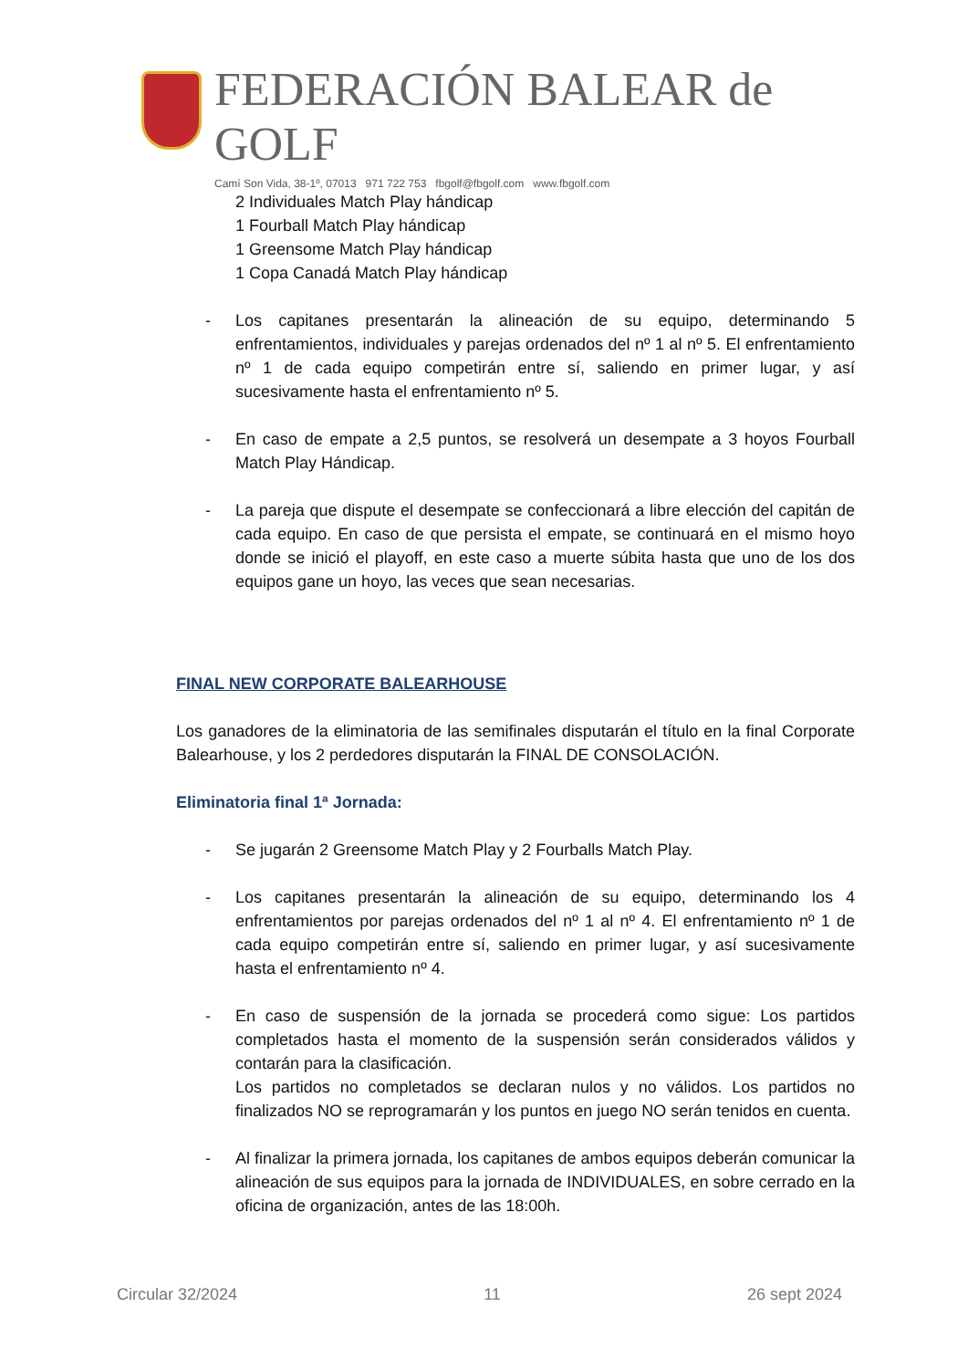FEDERACIÓN BALEAR de GOLF
Camí Son Vida, 38-1º, 07013 971 722 753 fbgolf@fbgolf.com www.fbgolf.com
2 Individuales Match Play hándicap
1 Fourball Match Play hándicap
1 Greensome Match Play hándicap
1 Copa Canadá Match Play hándicap
- Los capitanes presentarán la alineación de su equipo, determinando 5 enfrentamientos, individuales y parejas ordenados del nº 1 al nº 5. El enfrentamiento nº 1 de cada equipo competirán entre sí, saliendo en primer lugar, y así sucesivamente hasta el enfrentamiento nº 5.
- En caso de empate a 2,5 puntos, se resolverá un desempate a 3 hoyos Fourball Match Play Hándicap.
- La pareja que dispute el desempate se confeccionará a libre elección del capitán de cada equipo. En caso de que persista el empate, se continuará en el mismo hoyo donde se inició el playoff, en este caso a muerte súbita hasta que uno de los dos equipos gane un hoyo, las veces que sean necesarias.
FINAL NEW CORPORATE BALEARHOUSE
Los ganadores de la eliminatoria de las semifinales disputarán el título en la final Corporate Balearhouse, y los 2 perdedores disputarán la FINAL DE CONSOLACIÓN.
Eliminatoria final 1ª Jornada:
- Se jugarán 2 Greensome Match Play y 2 Fourballs Match Play.
- Los capitanes presentarán la alineación de su equipo, determinando los 4 enfrentamientos por parejas ordenados del nº 1 al nº 4. El enfrentamiento nº 1 de cada equipo competirán entre sí, saliendo en primer lugar, y así sucesivamente hasta el enfrentamiento nº 4.
- En caso de suspensión de la jornada se procederá como sigue: Los partidos completados hasta el momento de la suspensión serán considerados válidos y contarán para la clasificación.
Los partidos no completados se declaran nulos y no válidos. Los partidos no finalizados NO se reprogramarán y los puntos en juego NO serán tenidos en cuenta.
- Al finalizar la primera jornada, los capitanes de ambos equipos deberán comunicar la alineación de sus equipos para la jornada de INDIVIDUALES, en sobre cerrado en la oficina de organización, antes de las 18:00h.
Circular 32/2024 11 26 sept 2024